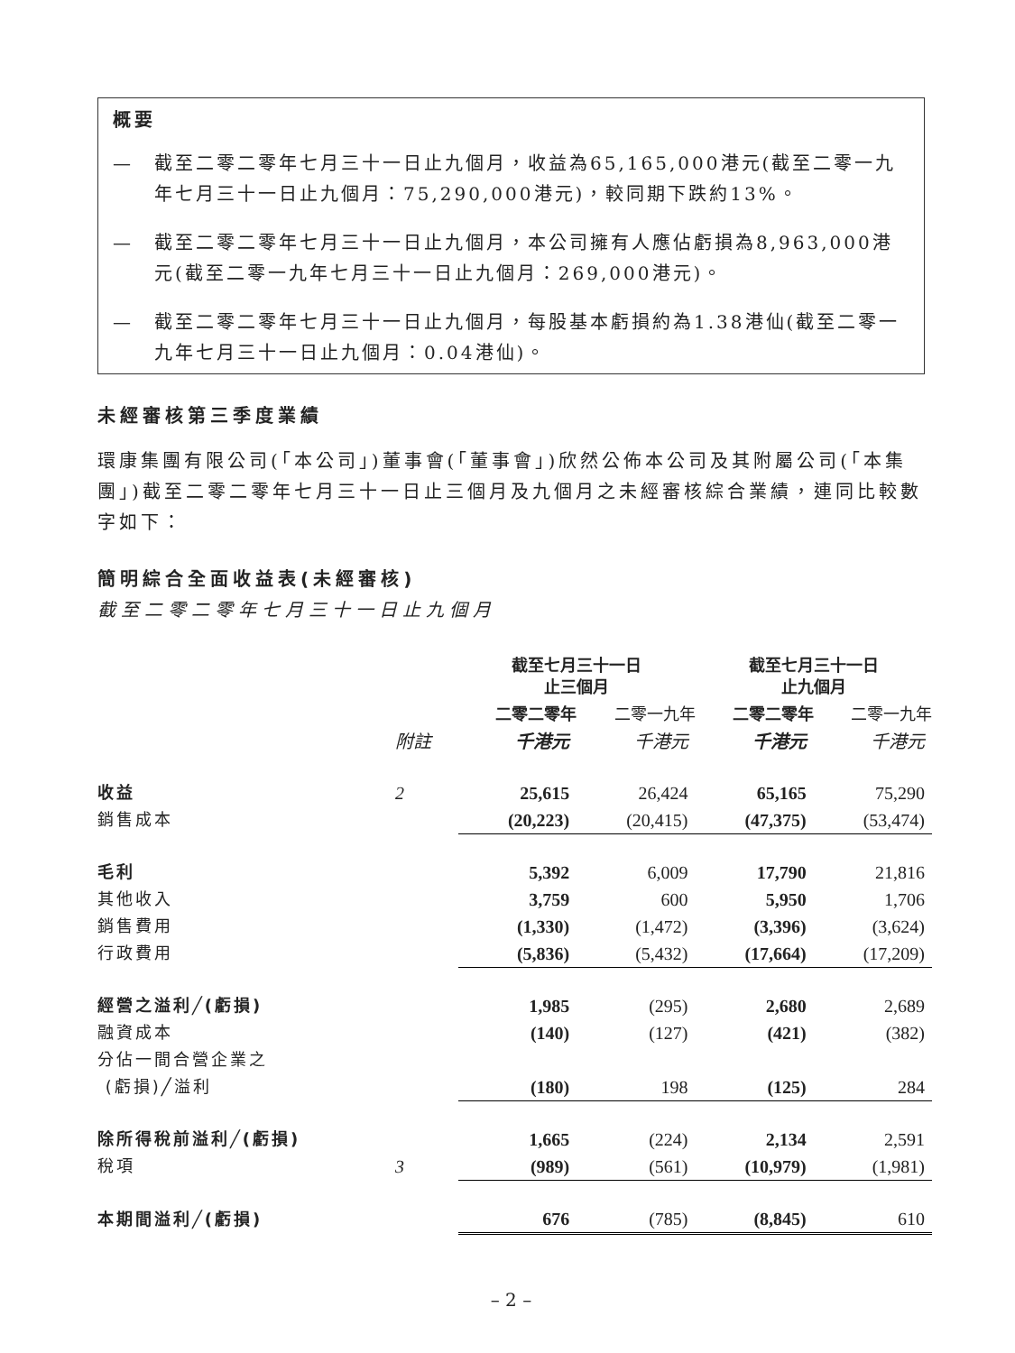概要
— 截至二零二零年七月三十一日止九個月，收益為65,165,000港元(截至二零一九年七月三十一日止九個月：75,290,000港元)，較同期下跌約13%。
— 截至二零二零年七月三十一日止九個月，本公司擁有人應佔虧損為8,963,000港元(截至二零一九年七月三十一日止九個月：269,000港元)。
— 截至二零二零年七月三十一日止九個月，每股基本虧損約為1.38港仙(截至二零一九年七月三十一日止九個月：0.04港仙)。
未經審核第三季度業績
環康集團有限公司(「本公司」)董事會(「董事會」)欣然公佈本公司及其附屬公司(「本集團」)截至二零二零年七月三十一日止三個月及九個月之未經審核綜合業績，連同比較數字如下：
簡明綜合全面收益表(未經審核)
截至二零二零年七月三十一日止九個月
| | | 截至七月三十一日 止三個月 | | 截至七月三十一日 止九個月 | |
| --- | --- | --- | --- | --- | --- |
| | | 二零二零年 | 二零一九年 | 二零二零年 | 二零一九年 |
| | 附註 | 千港元 | 千港元 | 千港元 | 千港元 |
| 收益 | 2 | 25,615 | 26,424 | 65,165 | 75,290 |
| 銷售成本 | | (20,223) | (20,415) | (47,375) | (53,474) |
| 毛利 | | 5,392 | 6,009 | 17,790 | 21,816 |
| 其他收入 | | 3,759 | 600 | 5,950 | 1,706 |
| 銷售費用 | | (1,330) | (1,472) | (3,396) | (3,624) |
| 行政費用 | | (5,836) | (5,432) | (17,664) | (17,209) |
| 經營之溢利╱(虧損) | | 1,985 | (295) | 2,680 | 2,689 |
| 融資成本 | | (140) | (127) | (421) | (382) |
| 分佔一間合營企業之 | | | | | |
| (虧損)╱溢利 | | (180) | 198 | (125) | 284 |
| 除所得稅前溢利╱(虧損) | | 1,665 | (224) | 2,134 | 2,591 |
| 稅項 | 3 | (989) | (561) | (10,979) | (1,981) |
| 本期間溢利╱(虧損) | | 676 | (785) | (8,845) | 610 |
– 2 –